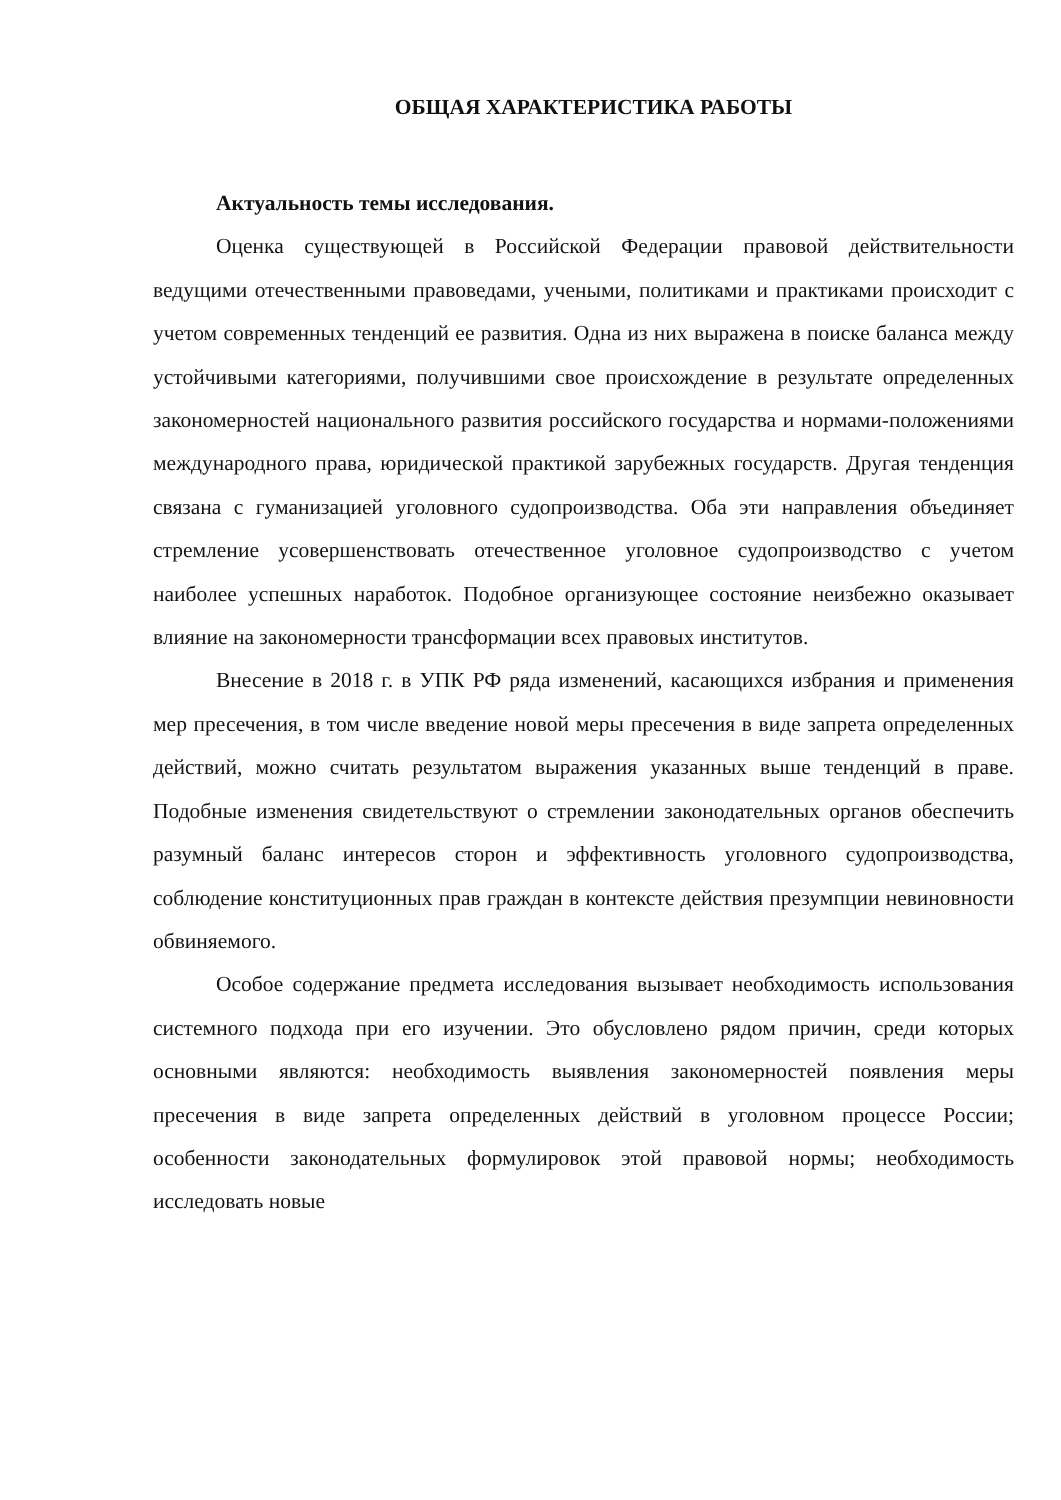ОБЩАЯ ХАРАКТЕРИСТИКА РАБОТЫ
Актуальность темы исследования.
Оценка существующей в Российской Федерации правовой действительности ведущими отечественными правоведами, учеными, политиками и практиками происходит с учетом современных тенденций ее развития. Одна из них выражена в поиске баланса между устойчивыми категориями, получившими свое происхождение в результате определенных закономерностей национального развития российского государства и нормами-положениями международного права, юридической практикой зарубежных государств. Другая тенденция связана с гуманизацией уголовного судопроизводства. Оба эти направления объединяет стремление усовершенствовать отечественное уголовное судопроизводство с учетом наиболее успешных наработок. Подобное организующее состояние неизбежно оказывает влияние на закономерности трансформации всех правовых институтов.
Внесение в 2018 г. в УПК РФ ряда изменений, касающихся избрания и применения мер пресечения, в том числе введение новой меры пресечения в виде запрета определенных действий, можно считать результатом выражения указанных выше тенденций в праве. Подобные изменения свидетельствуют о стремлении законодательных органов обеспечить разумный баланс интересов сторон и эффективность уголовного судопроизводства, соблюдение конституционных прав граждан в контексте действия презумпции невиновности обвиняемого.
Особое содержание предмета исследования вызывает необходимость использования системного подхода при его изучении. Это обусловлено рядом причин, среди которых основными являются: необходимость выявления закономерностей появления меры пресечения в виде запрета определенных действий в уголовном процессе России; особенности законодательных формулировок этой правовой нормы; необходимость исследовать новые